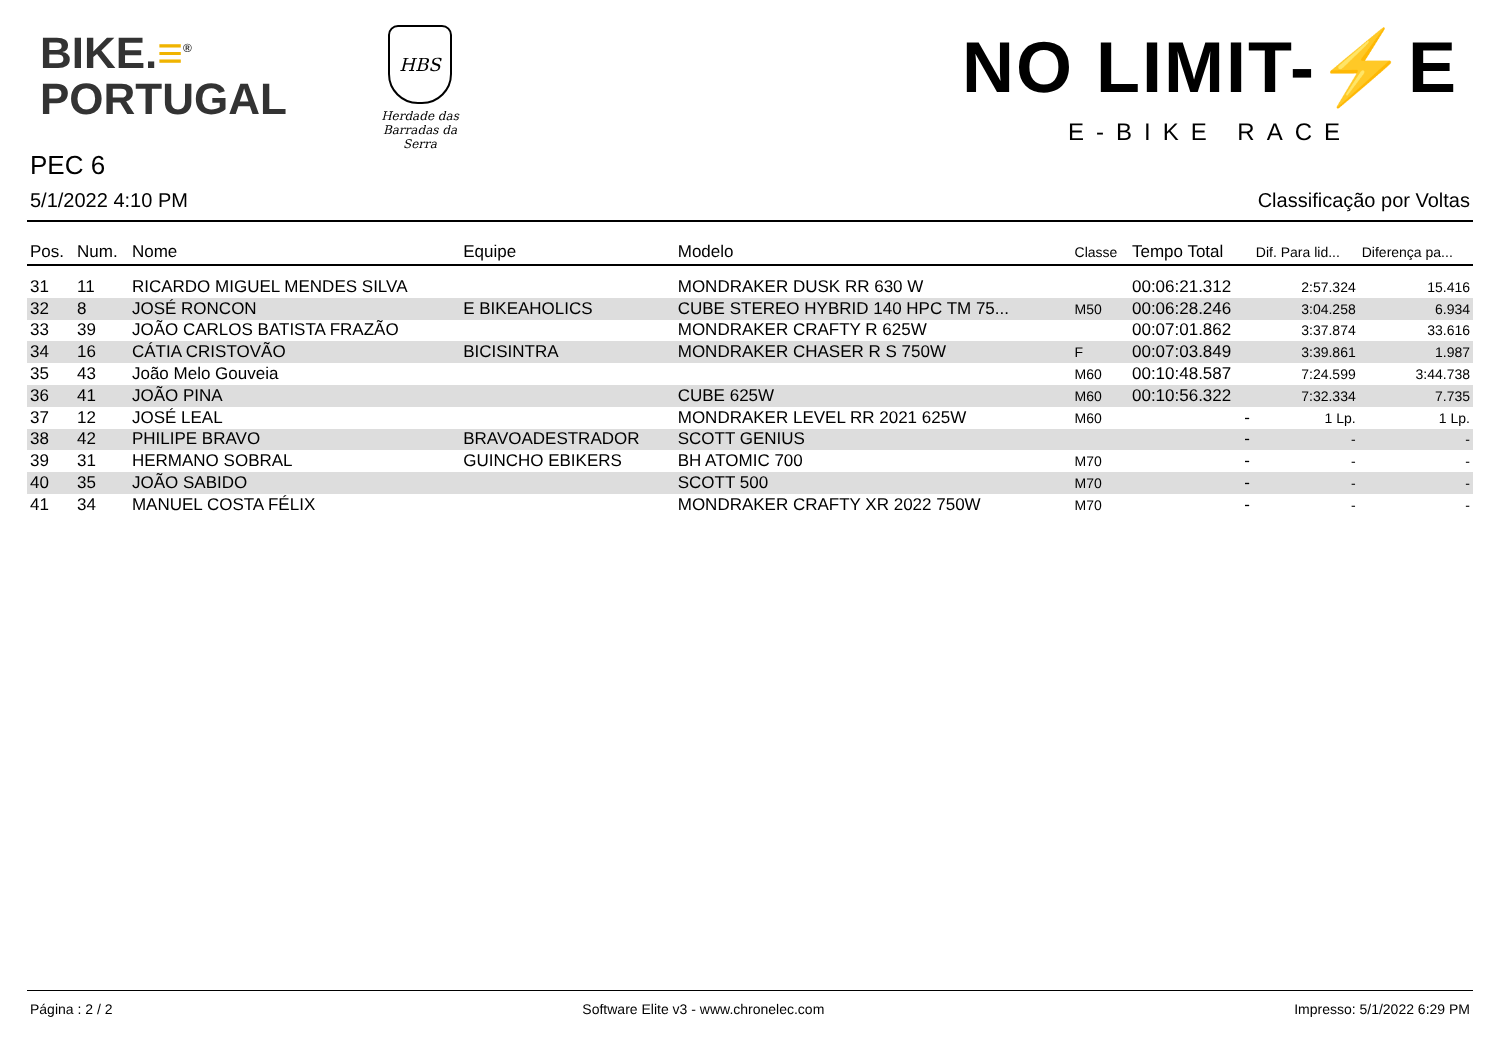BIKE.≡<sup>®</sup>
PORTUGAL
HBS
Herdade das
Barradas da Serra
NO LIMIT-⚡E
E-BIKE RACE
PEC 6
5/1/2022 4:10 PM Classificação por Voltas
| Pos. | Num. | Nome | Equipe | Modelo | Classe | Tempo Total | Dif. Para lid... | Diferença pa... |
| --- | --- | --- | --- | --- | --- | --- | --- | --- |
| 31 | 11 | RICARDO MIGUEL MENDES SILVA | | MONDRAKER DUSK RR 630 W | | 00:06:21.312 | 2:57.324 | 15.416 |
| 32 | 8 | JOSÉ RONCON | E BIKEAHOLICS | CUBE STEREO HYBRID 140 HPC TM 75... | M50 | 00:06:28.246 | 3:04.258 | 6.934 |
| 33 | 39 | JOÃO CARLOS BATISTA FRAZÃO | | MONDRAKER CRAFTY R 625W | | 00:07:01.862 | 3:37.874 | 33.616 |
| 34 | 16 | CÁTIA CRISTOVÃO | BICISINTRA | MONDRAKER CHASER R S 750W | F | 00:07:03.849 | 3:39.861 | 1.987 |
| 35 | 43 | João Melo Gouveia | | | M60 | 00:10:48.587 | 7:24.599 | 3:44.738 |
| 36 | 41 | JOÃO PINA | | CUBE 625W | M60 | 00:10:56.322 | 7:32.334 | 7.735 |
| 37 | 12 | JOSÉ LEAL | | MONDRAKER LEVEL RR 2021 625W | M60 | - | 1 Lp. | 1 Lp. |
| 38 | 42 | PHILIPE BRAVO | BRAVOADESTRADOR | SCOTT GENIUS | | - | - | - |
| 39 | 31 | HERMANO SOBRAL | GUINCHO EBIKERS | BH ATOMIC 700 | M70 | - | - | - |
| 40 | 35 | JOÃO SABIDO | | SCOTT 500 | M70 | - | - | - |
| 41 | 34 | MANUEL COSTA FÉLIX | | MONDRAKER CRAFTY XR 2022 750W | M70 | - | - | - |
Página : 2 / 2 Software Elite v3 - www.chronelec.com Impresso: 5/1/2022 6:29 PM